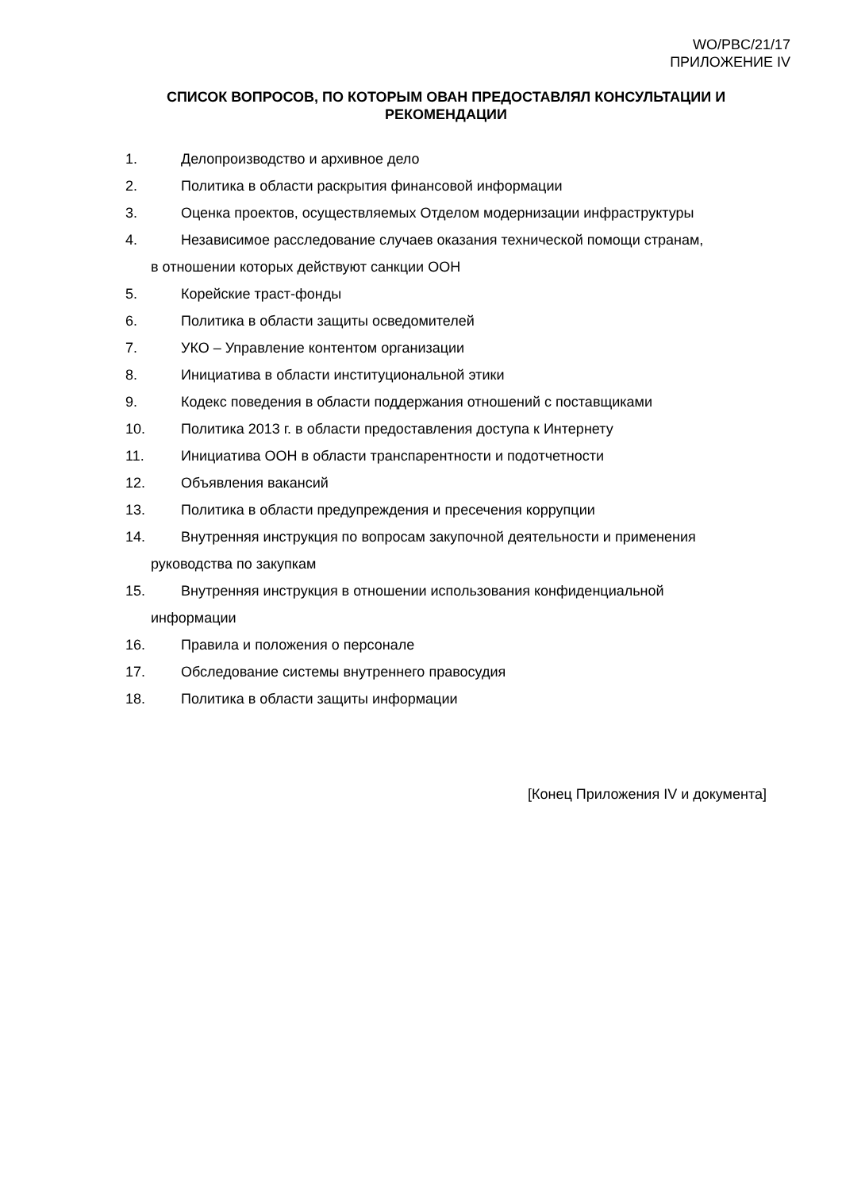WO/PBC/21/17
ПРИЛОЖЕНИЕ IV
СПИСОК ВОПРОСОВ, ПО КОТОРЫМ ОВАН ПРЕДОСТАВЛЯЛ КОНСУЛЬТАЦИИ И РЕКОМЕНДАЦИИ
1. Делопроизводство и архивное дело
2. Политика в области раскрытия финансовой информации
3. Оценка проектов, осуществляемых Отделом модернизации инфраструктуры
4. Независимое расследование случаев оказания технической помощи странам,
в отношении которых действуют санкции ООН
5. Корейские траст-фонды
6. Политика в области защиты осведомителей
7. УКО – Управление контентом организации
8. Инициатива в области институциональной этики
9. Кодекс поведения в области поддержания отношений с поставщиками
10. Политика 2013 г. в области предоставления доступа к Интернету
11. Инициатива ООН в области транспарентности и подотчетности
12. Объявления вакансий
13. Политика в области предупреждения и пресечения коррупции
14. Внутренняя инструкция по вопросам закупочной деятельности и применения
руководства по закупкам
15. Внутренняя инструкция в отношении использования конфиденциальной
информации
16. Правила и положения о персонале
17. Обследование системы внутреннего правосудия
18. Политика в области защиты информации
[Конец Приложения IV и документа]